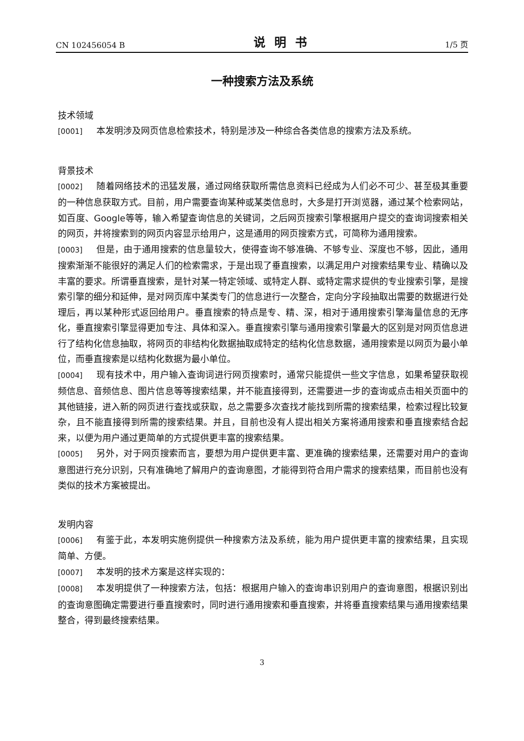CN 102456054 B 说明书 1/5 页
一种搜索方法及系统
技术领域
[0001] 本发明涉及网页信息检索技术，特别是涉及一种综合各类信息的搜索方法及系统。
背景技术
[0002] 随着网络技术的迅猛发展，通过网络获取所需信息资料已经成为人们必不可少、甚至极其重要的一种信息获取方式。目前，用户需要查询某种或某类信息时，大多是打开浏览器，通过某个检索网站，如百度、Google等等，输入希望查询信息的关键词，之后网页搜索引擎根据用户提交的查询词搜索相关的网页，并将搜索到的网页内容显示给用户，这是通用的网页搜索方式，可简称为通用搜索。
[0003] 但是，由于通用搜索的信息量较大，使得查询不够准确、不够专业、深度也不够，因此，通用搜索渐渐不能很好的满足人们的检索需求，于是出现了垂直搜索，以满足用户对搜索结果专业、精确以及丰富的要求。所谓垂直搜索，是针对某一特定领域、或特定人群、或特定需求提供的专业搜索引擎，是搜索引擎的细分和延伸，是对网页库中某类专门的信息进行一次整合，定向分字段抽取出需要的数据进行处理后，再以某种形式返回给用户。垂直搜索的特点是专、精、深，相对于通用搜索引擎海量信息的无序化，垂直搜索引擎显得更加专注、具体和深入。垂直搜索引擎与通用搜索引擎最大的区别是对网页信息进行了结构化信息抽取，将网页的非结构化数据抽取成特定的结构化信息数据，通用搜索是以网页为最小单位，而垂直搜索是以结构化数据为最小单位。
[0004] 现有技术中，用户输入查询词进行网页搜索时，通常只能提供一些文字信息，如果希望获取视频信息、音频信息、图片信息等等搜索结果，并不能直接得到，还需要进一步的查询或点击相关页面中的其他链接，进入新的网页进行查找或获取，总之需要多次查找才能找到所需的搜索结果，检索过程比较复杂，且不能直接得到所需的搜索结果。并且，目前也没有人提出相关方案将通用搜索和垂直搜索结合起来，以便为用户通过更简单的方式提供更丰富的搜索结果。
[0005] 另外，对于网页搜索而言，要想为用户提供更丰富、更准确的搜索结果，还需要对用户的查询意图进行充分识别，只有准确地了解用户的查询意图，才能得到符合用户需求的搜索结果，而目前也没有类似的技术方案被提出。
发明内容
[0006] 有鉴于此，本发明实施例提供一种搜索方法及系统，能为用户提供更丰富的搜索结果，且实现简单、方便。
[0007] 本发明的技术方案是这样实现的：
[0008] 本发明提供了一种搜索方法，包括：根据用户输入的查询串识别用户的查询意图，根据识别出的查询意图确定需要进行垂直搜索时，同时进行通用搜索和垂直搜索，并将垂直搜索结果与通用搜索结果整合，得到最终搜索结果。
3